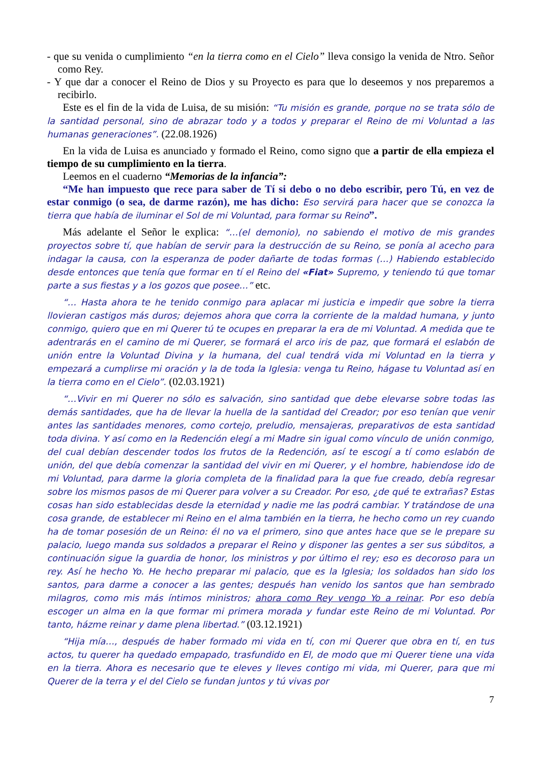- que su venida o cumplimiento “en la tierra como en el Cielo” lleva consigo la venida de Ntro. Señor como Rey.
- Y que dar a conocer el Reino de Dios y su Proyecto es para que lo deseemos y nos preparemos a recibirlo.
Este es el fin de la vida de Luisa, de su misión: “Tu misión es grande, porque no se trata sólo de la santidad personal, sino de abrazar todo y a todos y preparar el Reino de mi Voluntad a las humanas generaciones”. (22.08.1926)
En la vida de Luisa es anunciado y formado el Reino, como signo que a partir de ella empieza el tiempo de su cumplimiento en la tierra.
Leemos en el cuaderno “Memorias de la infancia”:
“Me han impuesto que rece para saber de Tí si debo o no debo escribir, pero Tú, en vez de estar conmigo (o sea, de darme razón), me has dicho: Eso servirá para hacer que se conozca la tierra que había de iluminar el Sol de mi Voluntad, para formar su Reino”.
Más adelante el Señor le explica: “…(el demonio), no sabiendo el motivo de mis grandes proyectos sobre tí, que habían de servir para la destrucción de su Reino, se ponía al acecho para indagar la causa, con la esperanza de poder dañarte de todas formas (…) Habiendo establecido desde entonces que tenía que formar en tí el Reino del «Fiat» Supremo, y teniendo tú que tomar parte a sus fiestas y a los gozos que posee…” etc.
“… Hasta ahora te he tenido conmigo para aplacar mi justicia e impedir que sobre la tierra llovieran castigos más duros; dejemos ahora que corra la corriente de la maldad humana, y junto conmigo, quiero que en mi Querer tú te ocupes en preparar la era de mi Voluntad. A medida que te adentrarás en el camino de mi Querer, se formará el arco iris de paz, que formará el eslabón de unión entre la Voluntad Divina y la humana, del cual tendrá vida mi Voluntad en la tierra y empezará a cumplirse mi oración y la de toda la Iglesia: venga tu Reino, hágase tu Voluntad así en la tierra como en el Cielo”. (02.03.1921)
“…Vivir en mi Querer no sólo es salvación, sino santidad que debe elevarse sobre todas las demás santidades, que ha de llevar la huella de la santidad del Creador; por eso tenían que venir antes las santidades menores, como cortejo, preludio, mensajeras, preparativos de esta santidad toda divina. Y así como en la Redención elegí a mi Madre sin igual como vínculo de unión conmigo, del cual debían descender todos los frutos de la Redención, así te escogí a tí como eslabón de unión, del que debía comenzar la santidad del vivir en mi Querer, y el hombre, habiendose ido de mi Voluntad, para darme la gloria completa de la finalidad para la que fue creado, debía regresar sobre los mismos pasos de mi Querer para volver a su Creador. Por eso, ¿de qué te extrañas? Estas cosas han sido establecidas desde la eternidad y nadie me las podrá cambiar. Y tratándose de una cosa grande, de establecer mi Reino en el alma también en la tierra, he hecho como un rey cuando ha de tomar posesión de un Reino: él no va el primero, sino que antes hace que se le prepare su palacio, luego manda sus soldados a preparar el Reino y disponer las gentes a ser sus súbditos, a continuación sigue la guardia de honor, los ministros y por último el rey; eso es decoroso para un rey. Así he hecho Yo. He hecho preparar mi palacio, que es la Iglesia; los soldados han sido los santos, para darme a conocer a las gentes; después han venido los santos que han sembrado milagros, como mis más íntimos ministros; ahora como Rey vengo Yo a reinar. Por eso debía escoger un alma en la que formar mi primera morada y fundar este Reino de mi Voluntad. Por tanto, házme reinar y dame plena libertad.” (03.12.1921)
“Hija mía…, después de haber formado mi vida en tí, con mi Querer que obra en tí, en tus actos, tu querer ha quedado empapado, trasfundido en El, de modo que mi Querer tiene una vida en la tierra. Ahora es necesario que te eleves y lleves contigo mi vida, mi Querer, para que mi Querer de la terra y el del Cielo se fundan juntos y tú vivas por
7